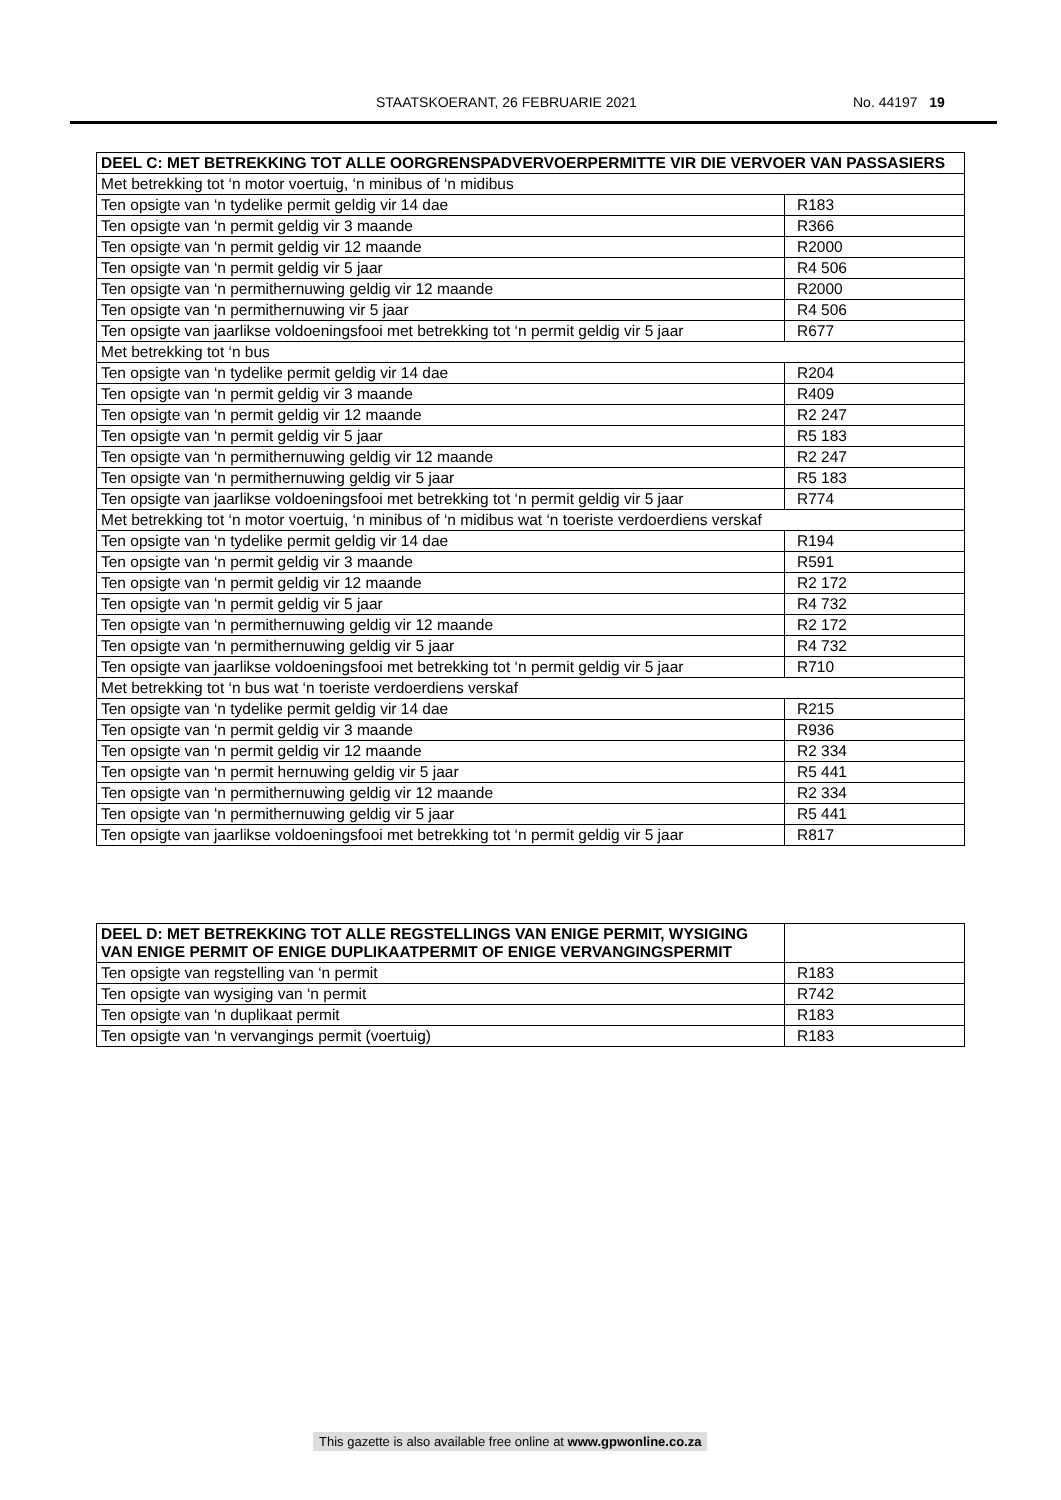STAATSKOERANT, 26 FEBRUARIE 2021 No. 44197 19
| DEEL C: MET BETREKKING TOT ALLE OORGRENSPADVERVOERPERMITTE VIR DIE VERVOER VAN PASSASIERS | |
| --- | --- |
| Met betrekking tot ‘n motor voertuig, ‘n minibus of ‘n midibus | |
| Ten opsigte van ‘n tydelike permit geldig vir 14 dae | R183 |
| Ten opsigte van ‘n permit geldig vir 3 maande | R366 |
| Ten opsigte van ‘n permit geldig vir 12 maande | R2000 |
| Ten opsigte van ‘n permit geldig vir 5 jaar | R4 506 |
| Ten opsigte van ‘n permithernuwing geldig vir 12 maande | R2000 |
| Ten opsigte van ‘n permithernuwing vir 5 jaar | R4 506 |
| Ten opsigte van jaarlikse voldoeningsfooi met betrekking tot ‘n permit geldig vir 5 jaar | R677 |
| Met betrekking tot ‘n bus | |
| Ten opsigte van ‘n tydelike permit geldig vir 14 dae | R204 |
| Ten opsigte van ‘n permit geldig vir 3 maande | R409 |
| Ten opsigte van ‘n permit geldig vir 12 maande | R2 247 |
| Ten opsigte van ‘n permit geldig vir 5 jaar | R5 183 |
| Ten opsigte van ‘n permithernuwing geldig vir 12 maande | R2 247 |
| Ten opsigte van ‘n permithernuwing geldig vir 5 jaar | R5 183 |
| Ten opsigte van jaarlikse voldoeningsfooi met betrekking tot ‘n permit geldig vir 5 jaar | R774 |
| Met betrekking tot ‘n motor voertuig, ‘n minibus of ‘n midibus wat ‘n toeriste verdoerdiens verskaf | |
| Ten opsigte van ‘n tydelike permit geldig vir 14 dae | R194 |
| Ten opsigte van ‘n permit geldig vir 3 maande | R591 |
| Ten opsigte van ‘n permit geldig vir 12 maande | R2 172 |
| Ten opsigte van ‘n permit geldig vir 5 jaar | R4 732 |
| Ten opsigte van ‘n permithernuwing geldig vir 12 maande | R2 172 |
| Ten opsigte van ‘n permithernuwing geldig vir 5 jaar | R4 732 |
| Ten opsigte van jaarlikse voldoeningsfooi met betrekking tot ‘n permit geldig vir 5 jaar | R710 |
| Met betrekking tot ‘n bus wat ‘n toeriste verdoerdiens verskaf | |
| Ten opsigte van ‘n tydelike permit geldig vir 14 dae | R215 |
| Ten opsigte van ‘n permit geldig vir 3 maande | R936 |
| Ten opsigte van ‘n permit geldig vir 12 maande | R2 334 |
| Ten opsigte van ‘n permit hernuwing geldig vir 5 jaar | R5 441 |
| Ten opsigte van ‘n permithernuwing geldig vir 12 maande | R2 334 |
| Ten opsigte van ‘n permithernuwing geldig vir 5 jaar | R5 441 |
| Ten opsigte van jaarlikse voldoeningsfooi met betrekking tot ‘n permit geldig vir 5 jaar | R817 |
| DEEL D: MET BETREKKING TOT ALLE REGSTELLINGS VAN ENIGE PERMIT, WYSIGING VAN ENIGE PERMIT OF ENIGE DUPLIKAATPERMIT OF ENIGE VERVANGINGSPERMIT | |
| Ten opsigte van regstelling van ‘n permit | R183 |
| Ten opsigte van wysiging van ‘n permit | R742 |
| Ten opsigte van ‘n duplikaat permit | R183 |
| Ten opsigte van ‘n vervangings permit (voertuig) | R183 |
This gazette is also available free online at www.gpwonline.co.za